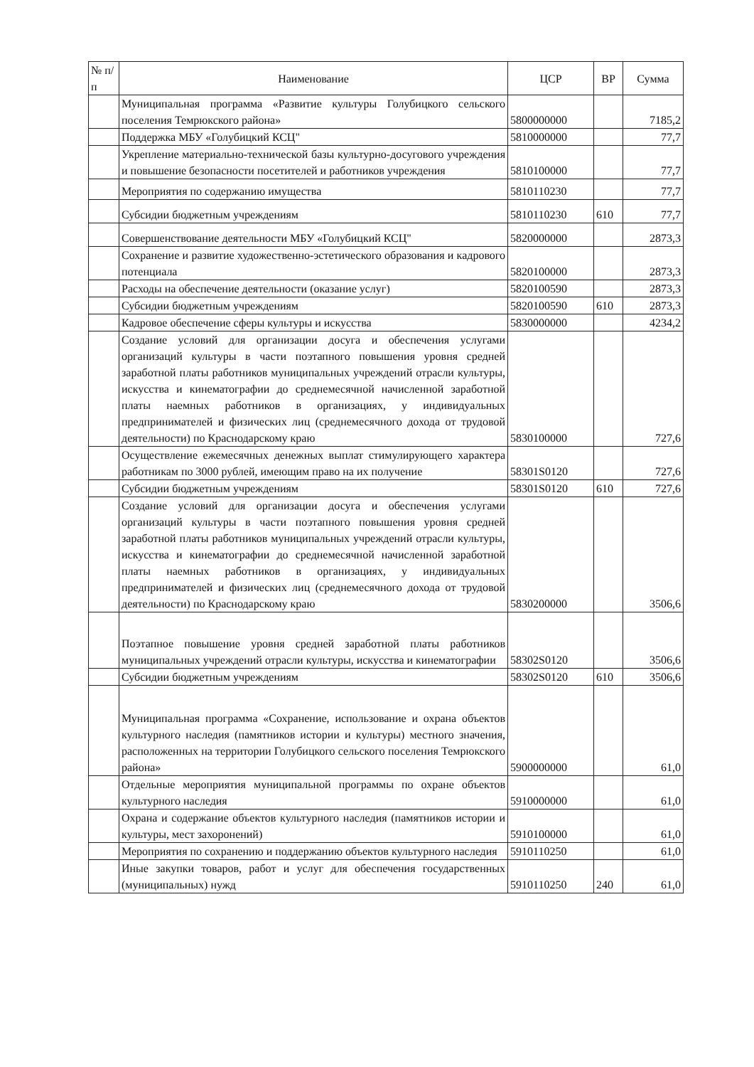| № п/п | Наименование | ЦСР | ВР | Сумма |
| --- | --- | --- | --- | --- |
| | Муниципальная программа «Развитие культуры Голубицкого сельского поселения Темрюкского района» | 5800000000 | | 7185,2 |
| | Поддержка МБУ «Голубицкий КСЦ" | 5810000000 | | 77,7 |
| | Укрепление материально-технической базы культурно-досугового учреждения и повышение безопасности посетителей и работников учреждения | 5810100000 | | 77,7 |
| | Мероприятия по содержанию имущества | 5810110230 | | 77,7 |
| | Субсидии бюджетным учреждениям | 5810110230 | 610 | 77,7 |
| | Совершенствование деятельности МБУ «Голубицкий КСЦ" | 5820000000 | | 2873,3 |
| | Сохранение и развитие художественно-эстетического образования и кадрового потенциала | 5820100000 | | 2873,3 |
| | Расходы на обеспечение деятельности (оказание услуг) | 5820100590 | | 2873,3 |
| | Субсидии бюджетным учреждениям | 5820100590 | 610 | 2873,3 |
| | Кадровое обеспечение сферы культуры и искусства | 5830000000 | | 4234,2 |
| | Создание условий для организации досуга и обеспечения услугами организаций культуры в части поэтапного повышения уровня средней заработной платы работников муниципальных учреждений отрасли культуры, искусства и кинематографии до среднемесячной начисленной заработной платы наемных работников в организациях, у индивидуальных предпринимателей и физических лиц (среднемесячного дохода от трудовой деятельности) по Краснодарскому краю | 5830100000 | | 727,6 |
| | Осуществление ежемесячных денежных выплат стимулирующего характера работникам по 3000 рублей, имеющим право на их получение | 58301S0120 | | 727,6 |
| | Субсидии бюджетным учреждениям | 58301S0120 | 610 | 727,6 |
| | Создание условий для организации досуга и обеспечения услугами организаций культуры в части поэтапного повышения уровня средней заработной платы работников муниципальных учреждений отрасли культуры, искусства и кинематографии до среднемесячной начисленной заработной платы наемных работников в организациях, у индивидуальных предпринимателей и физических лиц (среднемесячного дохода от трудовой деятельности) по Краснодарскому краю | 5830200000 | | 3506,6 |
| | Поэтапное повышение уровня средней заработной платы работников муниципальных учреждений отрасли культуры, искусства и кинематографии | 58302S0120 | | 3506,6 |
| | Субсидии бюджетным учреждениям | 58302S0120 | 610 | 3506,6 |
| | Муниципальная программа «Сохранение, использование и охрана объектов культурного наследия (памятников истории и культуры) местного значения, расположенных на территории Голубицкого сельского поселения Темрюкского района» | 5900000000 | | 61,0 |
| | Отдельные мероприятия муниципальной программы по охране объектов культурного наследия | 5910000000 | | 61,0 |
| | Охрана и содержание объектов культурного наследия (памятников истории и культуры, мест захоронений) | 5910100000 | | 61,0 |
| | Мероприятия по сохранению и поддержанию объектов культурного наследия | 5910110250 | | 61,0 |
| | Иные закупки товаров, работ и услуг для обеспечения государственных (муниципальных) нужд | 5910110250 | 240 | 61,0 |